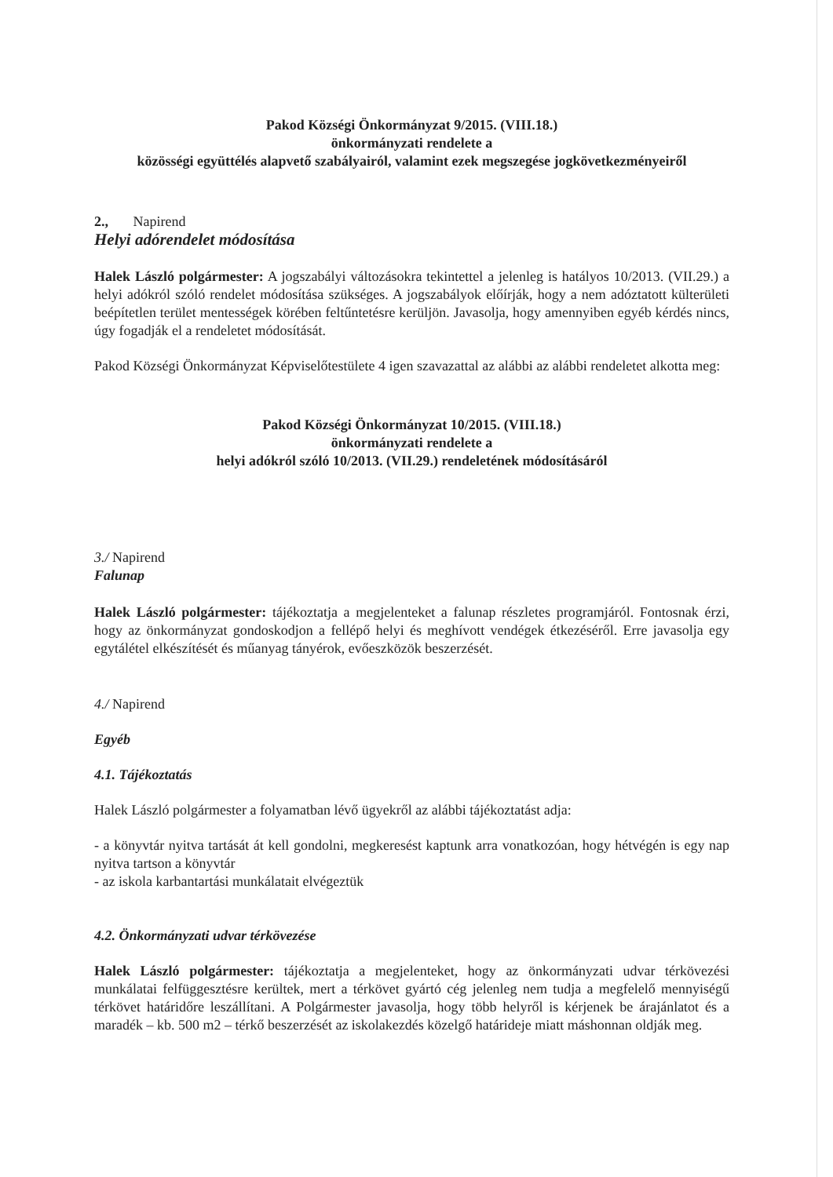Pakod Községi Önkormányzat 9/2015. (VIII.18.)
önkormányzati rendelete a
közösségi együttélés alapvető szabályairól, valamint ezek megszegése jogkövetkezményeiről
2., Napirend
Helyi adórendelet módosítása
Halek László polgármester: A jogszabályi változásokra tekintettel a jelenleg is hatályos 10/2013. (VII.29.) a helyi adókról szóló rendelet módosítása szükséges. A jogszabályok előírják, hogy a nem adóztatott külterületi beépítetlen terület mentességek körében feltűntetésre kerüljön. Javasolja, hogy amennyiben egyéb kérdés nincs, úgy fogadják el a rendeletet módosítását.
Pakod Községi Önkormányzat Képviselőtestülete 4 igen szavazattal az alábbi az alábbi rendeletet alkotta meg:
Pakod Községi Önkormányzat 10/2015. (VIII.18.)
önkormányzati rendelete a
helyi adókról szóló 10/2013. (VII.29.) rendeletének módosításáról
3./ Napirend
Falunap
Halek László polgármester: tájékoztatja a megjelenteket a falunap részletes programjáról. Fontosnak érzi, hogy az önkormányzat gondoskodjon a fellépő helyi és meghívott vendégek étkezéséről. Erre javasolja egy egytálétel elkészítését és műanyag tányérok, evőeszközök beszerzését.
4./ Napirend
Egyéb
4.1. Tájékoztatás
Halek László polgármester a folyamatban lévő ügyekről az alábbi tájékoztatást adja:
- a könyvtár nyitva tartását át kell gondolni, megkeresést kaptunk arra vonatkozóan, hogy hétvégén is egy nap nyitva tartson a könyvtár
- az iskola karbantartási munkálatait elvégeztük
4.2. Önkormányzati udvar térkövezése
Halek László polgármester: tájékoztatja a megjelenteket, hogy az önkormányzati udvar térkövezési munkálatai felfüggesztésre kerültek, mert a térkövet gyártó cég jelenleg nem tudja a megfelelő mennyiségű térkövet határidőre leszállítani. A Polgármester javasolja, hogy több helyről is kérjenek be árajánlatot és a maradék – kb. 500 m2 – térkő beszerzését az iskolakezdés közelgő határideje miatt máshonnan oldják meg.